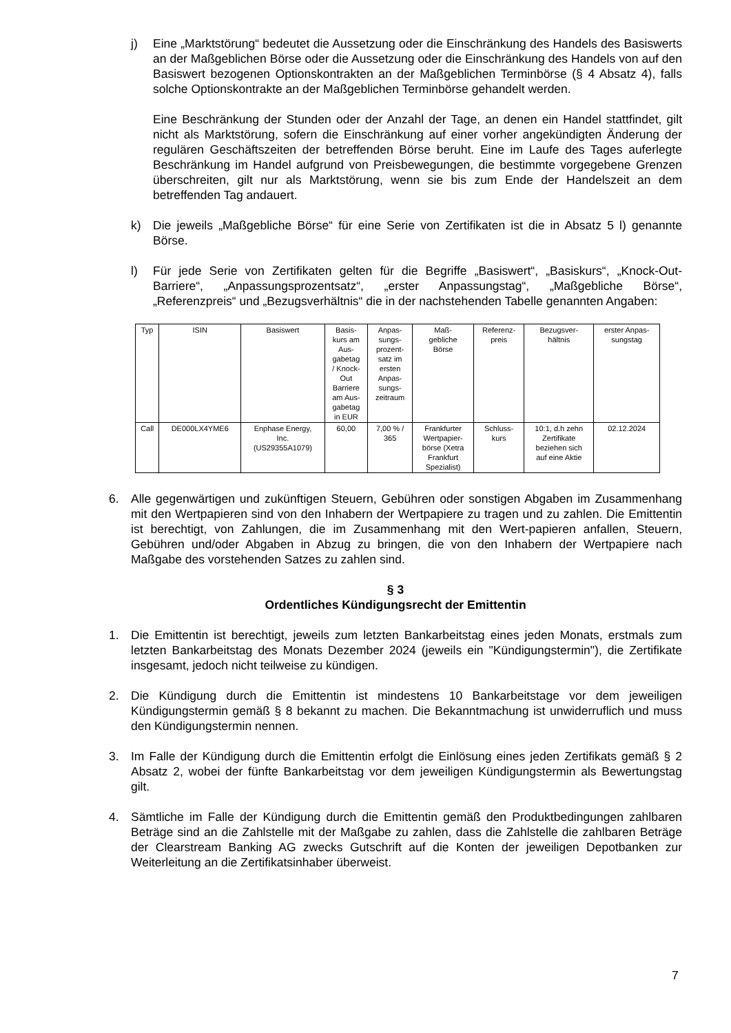j) Eine „Marktstörung“ bedeutet die Aussetzung oder die Einschränkung des Handels des Basiswerts an der Maßgeblichen Börse oder die Aussetzung oder die Einschränkung des Handels von auf den Basiswert bezogenen Optionskontrakten an der Maßgeblichen Terminbörse (§ 4 Absatz 4), falls solche Optionskontrakte an der Maßgeblichen Terminbörse gehandelt werden.
Eine Beschränkung der Stunden oder der Anzahl der Tage, an denen ein Handel stattfindet, gilt nicht als Marktstörung, sofern die Einschränkung auf einer vorher angekündigten Änderung der regulären Geschäftszeiten der betreffenden Börse beruht. Eine im Laufe des Tages auferlegte Beschränkung im Handel aufgrund von Preisbewegungen, die bestimmte vorgegebene Grenzen überschreiten, gilt nur als Marktstörung, wenn sie bis zum Ende der Handelszeit an dem betreffenden Tag andauert.
k) Die jeweils „Maßgebliche Börse“ für eine Serie von Zertifikaten ist die in Absatz 5 l) genannte Börse.
l) Für jede Serie von Zertifikaten gelten für die Begriffe „Basiswert“, „Basiskurs“, „Knock-Out-Barriere“, „Anpassungsprozentsatz“, „erster Anpassungstag“, „Maßgebliche Börse“, „Referenzpreis“ und „Bezugsverhältnis“ die in der nachstehenden Tabelle genannten Angaben:
| Typ | ISIN | Basiswert | Basis- kurs am Aus- gabetag / Knock- Out Barriere am Aus- gabetag in EUR | Anpas- sungs- prozent- satz im ersten Anpas- sungs- zeitraum | Maß- gebliche Börse | Referenz- preis | Bezugsver- hältnis | erster Anpas- sungstag |
| --- | --- | --- | --- | --- | --- | --- | --- | --- |
| Call | DE000LX4YME6 | Enphase Energy, Inc. (US29355A1079) | 60,00 | 7,00 % / 365 | Frankfurter Wertpapier- börse (Xetra Frankfurt Spezialist) | Schluss- kurs | 10:1, d.h zehn Zertifikate beziehen sich auf eine Aktie | 02.12.2024 |
6. Alle gegenwärtigen und zukünftigen Steuern, Gebühren oder sonstigen Abgaben im Zusammenhang mit den Wertpapieren sind von den Inhabern der Wertpapiere zu tragen und zu zahlen. Die Emittentin ist berechtigt, von Zahlungen, die im Zusammenhang mit den Wert-papieren anfallen, Steuern, Gebühren und/oder Abgaben in Abzug zu bringen, die von den Inhabern der Wertpapiere nach Maßgabe des vorstehenden Satzes zu zahlen sind.
§ 3
Ordentliches Kündigungsrecht der Emittentin
1. Die Emittentin ist berechtigt, jeweils zum letzten Bankarbeitstag eines jeden Monats, erstmals zum letzten Bankarbeitstag des Monats Dezember 2024 (jeweils ein "Kündigungstermin"), die Zertifikate insgesamt, jedoch nicht teilweise zu kündigen.
2. Die Kündigung durch die Emittentin ist mindestens 10 Bankarbeitstage vor dem jeweiligen Kündigungstermin gemäß § 8 bekannt zu machen. Die Bekanntmachung ist unwiderruflich und muss den Kündigungstermin nennen.
3. Im Falle der Kündigung durch die Emittentin erfolgt die Einlösung eines jeden Zertifikats gemäß § 2 Absatz 2, wobei der fünfte Bankarbeitstag vor dem jeweiligen Kündigungstermin als Bewertungstag gilt.
4. Sämtliche im Falle der Kündigung durch die Emittentin gemäß den Produktbedingungen zahlbaren Beträge sind an die Zahlstelle mit der Maßgabe zu zahlen, dass die Zahlstelle die zahlbaren Beträge der Clearstream Banking AG zwecks Gutschrift auf die Konten der jeweiligen Depotbanken zur Weiterleitung an die Zertifikatsinhaber überweist.
7